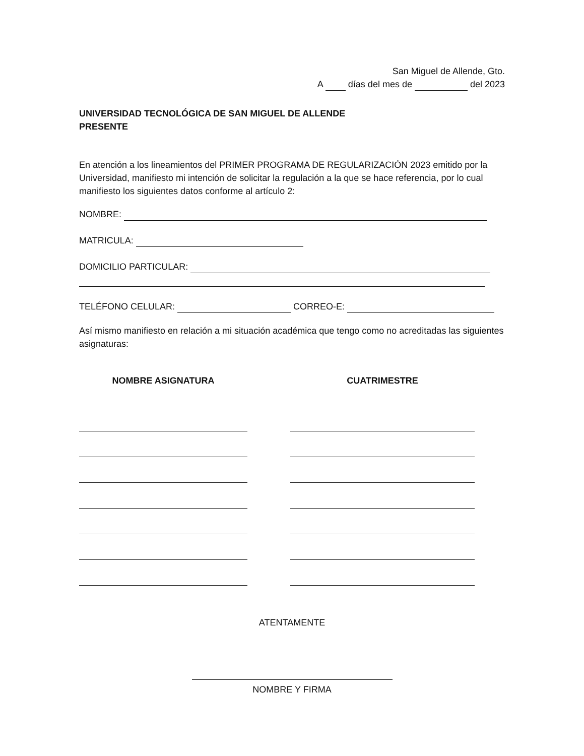San Miguel de Allende, Gto.
A días del mes de del 2023
UNIVERSIDAD TECNOLÓGICA DE SAN MIGUEL DE ALLENDE
PRESENTE
En atención a los lineamientos del PRIMER PROGRAMA DE REGULARIZACIÓN 2023 emitido por la Universidad, manifiesto mi intención de solicitar la regulación a la que se hace referencia, por lo cual manifiesto los siguientes datos conforme al artículo 2:
NOMBRE:
MATRICULA:
DOMICILIO PARTICULAR:
TELÉFONO CELULAR: CORREO-E:
Así mismo manifiesto en relación a mi situación académica que tengo como no acreditadas las siguientes asignaturas:
NOMBRE ASIGNATURA CUATRIMESTRE
ATENTAMENTE
NOMBRE Y FIRMA